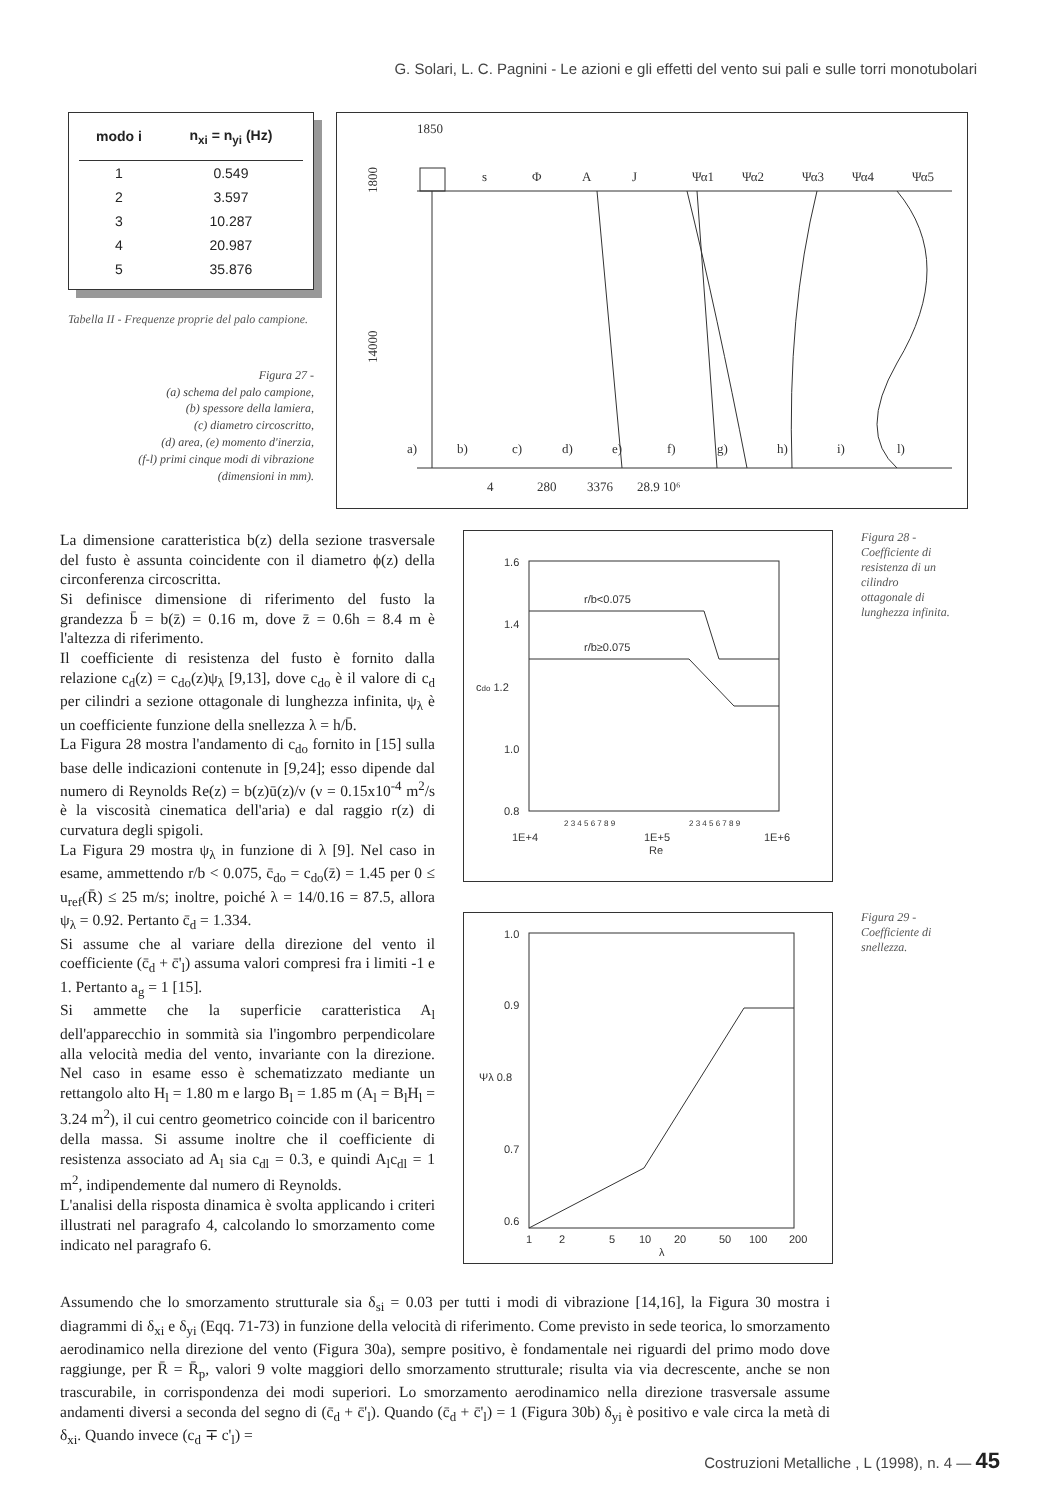G. Solari, L. C. Pagnini - Le azioni e gli effetti del vento sui pali e sulle torri monotubolari
| modo i | n<sub>xi</sub> = n<sub>yi</sub> (Hz) |
| --- | --- |
| 1 | 0.549 |
| 2 | 3.597 |
| 3 | 10.287 |
| 4 | 20.987 |
| 5 | 35.876 |
Tabella II - Frequenze proprie del palo campione.
Figura 27 -
(a) schema del palo campione,
(b) spessore della lamiera,
(c) diametro circoscritto,
(d) area, (e) momento d'inerzia,
(f-l) primi cinque modi di vibrazione
(dimensioni in mm).
1850
1800
14000
s
Φ
A
J
Ψα1
Ψα2
Ψα3
Ψα4
Ψα5
a)
b)
c)
d)
e)
f)
g)
h)
i)
l)
4
280
3376
28.9 10⁶
La dimensione caratteristica b(z) della sezione trasversale del fusto è assunta coincidente con il diametro ϕ(z) della circonferenza circoscritta.
Si definisce dimensione di riferimento del fusto la grandezza b̄ = b(z̄) = 0.16 m, dove z̄ = 0.6h = 8.4 m è l'altezza di riferimento.
Il coefficiente di resistenza del fusto è fornito dalla relazione c<sub>d</sub>(z) = c<sub>do</sub>(z)ψ<sub>λ</sub> [9,13], dove c<sub>do</sub> è il valore di c<sub>d</sub> per cilindri a sezione ottagonale di lunghezza infinita, ψ<sub>λ</sub> è un coefficiente funzione della snellezza λ = h/b̄.
La Figura 28 mostra l'andamento di c<sub>do</sub> fornito in [15] sulla base delle indicazioni contenute in [9,24]; esso dipende dal numero di Reynolds Re(z) = b(z)ū(z)/ν (ν = 0.15x10<sup>-4</sup> m<sup>2</sup>/s è la viscosità cinematica dell'aria) e dal raggio r(z) di curvatura degli spigoli.
La Figura 29 mostra ψ<sub>λ</sub> in funzione di λ [9]. Nel caso in esame, ammettendo r/b < 0.075, c̄<sub>do</sub> = c<sub>do</sub>(z̄) = 1.45 per 0 ≤ u<sub>ref</sub>(R̄) ≤ 25 m/s; inoltre, poiché λ = 14/0.16 = 87.5, allora ψ<sub>λ</sub> = 0.92. Pertanto c̄<sub>d</sub> = 1.334.
Si assume che al variare della direzione del vento il coefficiente (c̄<sub>d</sub> + c̄'<sub>l</sub>) assuma valori compresi fra i limiti -1 e 1. Pertanto a<sub>g</sub> = 1 [15].
Si ammette che la superficie caratteristica A<sub>l</sub> dell'apparecchio in sommità sia l'ingombro perpendicolare alla velocità media del vento, invariante con la direzione. Nel caso in esame esso è schematizzato mediante un rettangolo alto H<sub>l</sub> = 1.80 m e largo B<sub>l</sub> = 1.85 m (A<sub>l</sub> = B<sub>l</sub>H<sub>l</sub> = 3.24 m<sup>2</sup>), il cui centro geometrico coincide con il baricentro della massa. Si assume inoltre che il coefficiente di resistenza associato ad A<sub>l</sub> sia c<sub>dl</sub> = 0.3, e quindi A<sub>l</sub>c<sub>dl</sub> = 1 m<sup>2</sup>, indipendemente dal numero di Reynolds.
L'analisi della risposta dinamica è svolta applicando i criteri illustrati nel paragrafo 4, calcolando lo smorzamento come indicato nel paragrafo 6.
1.6
1.4
cdo 1.2
1.0
0.8
r/b<0.075
r/b≥0.075
1E+4
1E+5
Re
1E+6
2 3 4 5 6 7 8 9
2 3 4 5 6 7 8 9
1.0
0.9
Ψλ 0.8
0.7
0.6
1
2
5
10
20
50
100
200
λ
Figura 28 - Coefficiente di resistenza di un cilindro ottagonale di lunghezza infinita.
Figura 29 - Coefficiente di snellezza.
Assumendo che lo smorzamento strutturale sia δ<sub>si</sub> = 0.03 per tutti i modi di vibrazione [14,16], la Figura 30 mostra i diagrammi di δ<sub>xi</sub> e δ<sub>yi</sub> (Eqq. 71-73) in funzione della velocità di riferimento. Come previsto in sede teorica, lo smorzamento aerodinamico nella direzione del vento (Figura 30a), sempre positivo, è fondamentale nei riguardi del primo modo dove raggiunge, per R̄ = R̄<sub>p</sub>, valori 9 volte maggiori dello smorzamento strutturale; risulta via via decrescente, anche se non trascurabile, in corrispondenza dei modi superiori. Lo smorzamento aerodinamico nella direzione trasversale assume andamenti diversi a seconda del segno di (c̄<sub>d</sub> + c̄'<sub>l</sub>). Quando (c̄<sub>d</sub> + c̄'<sub>l</sub>) = 1 (Figura 30b) δ<sub>yi</sub> è positivo e vale circa la metà di δ<sub>xi</sub>. Quando invece (c<sub>d</sub> ∓ c'<sub>l</sub>) =
Costruzioni Metalliche , L (1998), n. 4 — 45